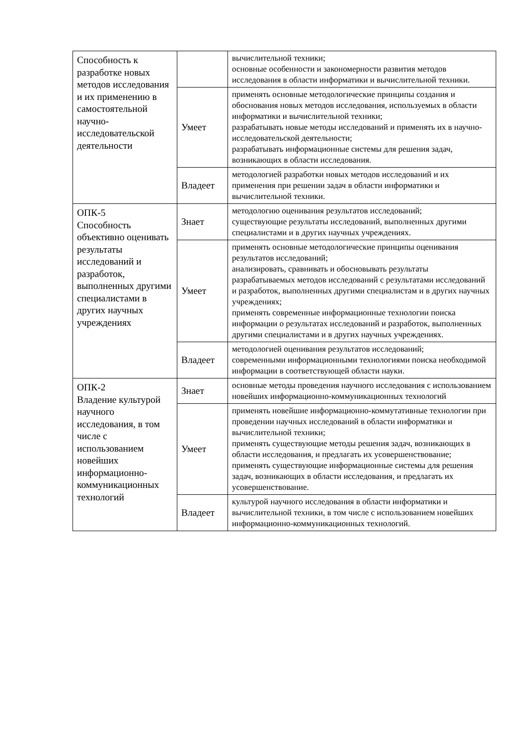| Способность к разработке новых методов исследования и их применению в самостоятельной научно-исследовательской деятельности | | вычислительной техники; основные особенности и закономерности развития методов исследования в области информатики и вычислительной техники. |
| | Умеет | применять основные методологические принципы создания и обоснования новых методов исследования, используемых в области информатики и вычислительной техники; разрабатывать новые методы исследований и применять их в научно-исследовательской деятельности; разрабатывать информационные системы для решения задач, возникающих в области исследования. |
| | Владеет | методологией разработки новых методов исследований и их применения при решении задач в области информатики и вычислительной техники. |
| ОПК-5 Способность объективно оценивать результаты исследований и разработок, выполненных другими специалистами в других научных учреждениях | Знает | методологию оценивания результатов исследований; существующие результаты исследований, выполненных другими специалистами и в других научных учреждениях. |
| | Умеет | применять основные методологические принципы оценивания результатов исследований; анализировать, сравнивать и обосновывать результаты разрабатываемых методов исследований с результатами исследований и разработок, выполненных другими специалистам и в других научных учреждениях; применять современные информационные технологии поиска информации о результатах исследований и разработок, выполненных другими специалистами и в других научных учреждениях. |
| | Владеет | методологией оценивания результатов исследований; современными информационными технологиями поиска необходимой информации в соответствующей области науки. |
| ОПК-2 Владение культурой научного исследования, в том числе с использованием новейших информационно-коммуникационных технологий | Знает | основные методы проведения научного исследования с использованием новейших информационно-коммуникационных технологий |
| | Умеет | применять новейшие информационно-коммутативные технологии при проведении научных исследований в области информатики и вычислительной техники; применять существующие методы решения задач, возникающих в области исследования, и предлагать их усовершенствование; применять существующие информационные системы для решения задач, возникающих в области исследования, и предлагать их усовершенствование. |
| | Владеет | культурой научного исследования в области информатики и вычислительной техники, в том числе с использованием новейших информационно-коммуникационных технологий. |